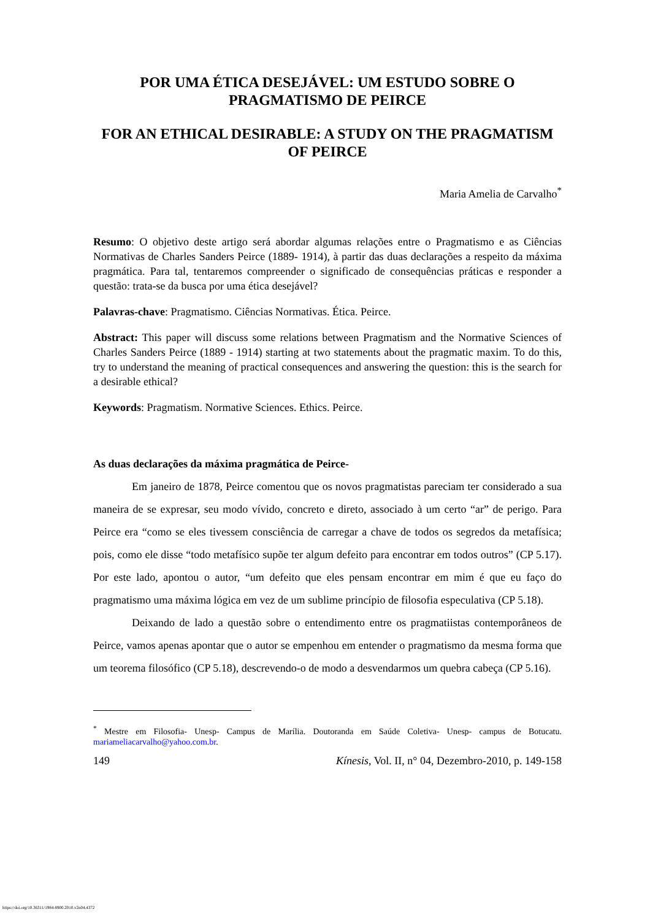POR UMA ÉTICA DESEJÁVEL: UM ESTUDO SOBRE O PRAGMATISMO DE PEIRCE
FOR AN ETHICAL DESIRABLE: A STUDY ON THE PRAGMATISM OF PEIRCE
Maria Amelia de Carvalho<sup>*</sup>
Resumo: O objetivo deste artigo será abordar algumas relações entre o Pragmatismo e as Ciências Normativas de Charles Sanders Peirce (1889- 1914), à partir das duas declarações a respeito da máxima pragmática. Para tal, tentaremos compreender o significado de consequências práticas e responder a questão: trata-se da busca por uma ética desejável?
Palavras-chave: Pragmatismo. Ciências Normativas. Ética. Peirce.
Abstract: This paper will discuss some relations between Pragmatism and the Normative Sciences of Charles Sanders Peirce (1889 - 1914) starting at two statements about the pragmatic maxim. To do this, try to understand the meaning of practical consequences and answering the question: this is the search for a desirable ethical?
Keywords: Pragmatism. Normative Sciences. Ethics. Peirce.
As duas declarações da máxima pragmática de Peirce-
Em janeiro de 1878, Peirce comentou que os novos pragmatistas pareciam ter considerado a sua maneira de se expresar, seu modo vívido, concreto e direto, associado à um certo “ar” de perigo. Para Peirce era “como se eles tivessem consciência de carregar a chave de todos os segredos da metafísica; pois, como ele disse “todo metafísico supõe ter algum defeito para encontrar em todos outros” (CP 5.17). Por este lado, apontou o autor, “um defeito que eles pensam encontrar em mim é que eu faço do pragmatismo uma máxima lógica em vez de um sublime princípio de filosofia especulativa (CP 5.18).
Deixando de lado a questão sobre o entendimento entre os pragmatiistas contemporâneos de Peirce, vamos apenas apontar que o autor se empenhou em entender o pragmatismo da mesma forma que um teorema filosófico (CP 5.18), descrevendo-o de modo a desvendarmos um quebra cabeça (CP 5.16).
<sup>*</sup> Mestre em Filosofia- Unesp- Campus de Marília. Doutoranda em Saúde Coletiva- Unesp- campus de Botucatu. mariameliacarvalho@yahoo.com.br.
149 Kínesis, Vol. II, n° 04, Dezembro-2010, p. 149-158
https://doi.org/10.36311/1984-8900.2010.v2n04.4372